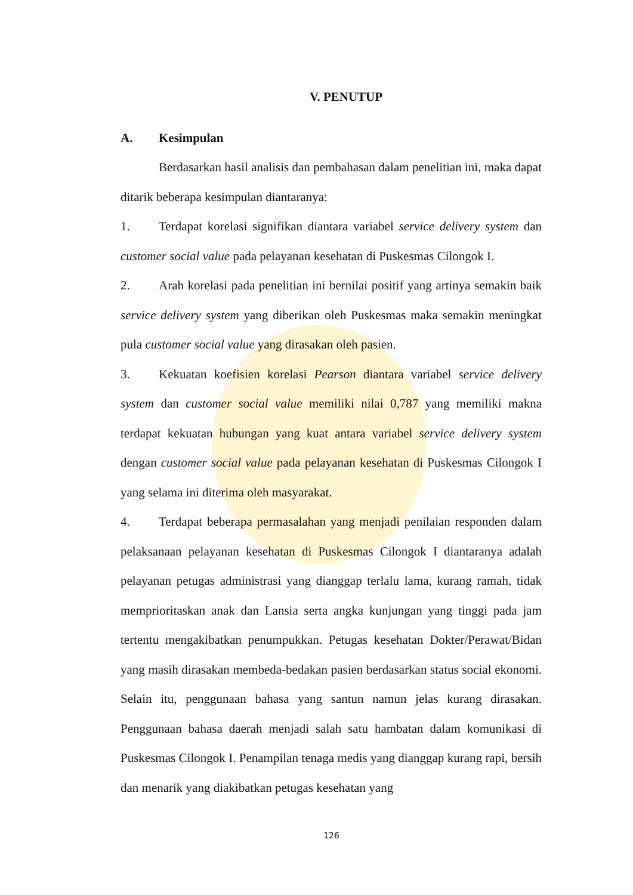V. PENUTUP
A. Kesimpulan
Berdasarkan hasil analisis dan pembahasan dalam penelitian ini, maka dapat ditarik beberapa kesimpulan diantaranya:
1. Terdapat korelasi signifikan diantara variabel service delivery system dan customer social value pada pelayanan kesehatan di Puskesmas Cilongok I.
2. Arah korelasi pada penelitian ini bernilai positif yang artinya semakin baik service delivery system yang diberikan oleh Puskesmas maka semakin meningkat pula customer social value yang dirasakan oleh pasien.
3. Kekuatan koefisien korelasi Pearson diantara variabel service delivery system dan customer social value memiliki nilai 0,787 yang memiliki makna terdapat kekuatan hubungan yang kuat antara variabel service delivery system dengan customer social value pada pelayanan kesehatan di Puskesmas Cilongok I yang selama ini diterima oleh masyarakat.
4. Terdapat beberapa permasalahan yang menjadi penilaian responden dalam pelaksanaan pelayanan kesehatan di Puskesmas Cilongok I diantaranya adalah pelayanan petugas administrasi yang dianggap terlalu lama, kurang ramah, tidak memprioritaskan anak dan Lansia serta angka kunjungan yang tinggi pada jam tertentu mengakibatkan penumpukkan. Petugas kesehatan Dokter/Perawat/Bidan yang masih dirasakan membeda-bedakan pasien berdasarkan status social ekonomi. Selain itu, penggunaan bahasa yang santun namun jelas kurang dirasakan. Penggunaan bahasa daerah menjadi salah satu hambatan dalam komunikasi di Puskesmas Cilongok I. Penampilan tenaga medis yang dianggap kurang rapi, bersih dan menarik yang diakibatkan petugas kesehatan yang
126